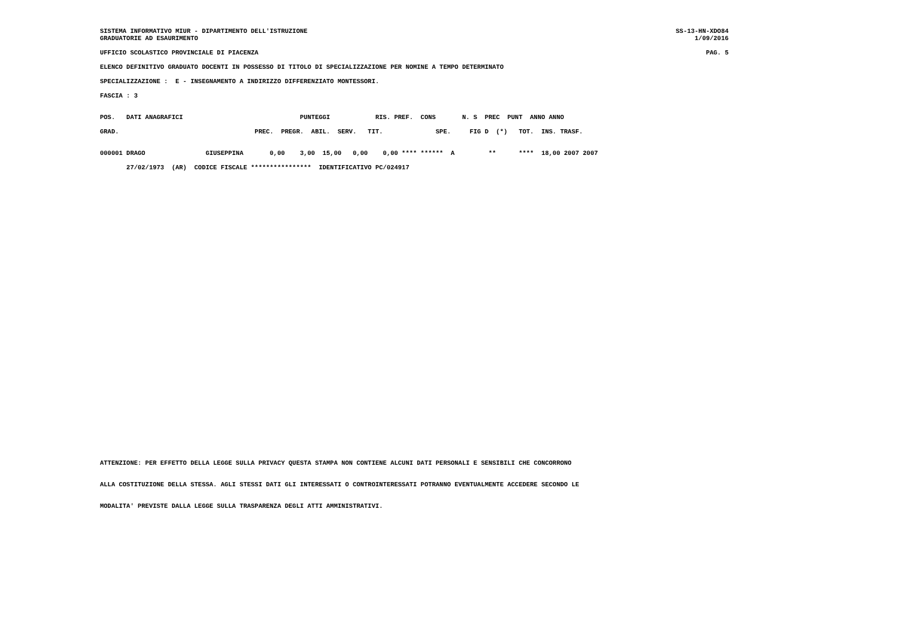SISTEMA INFORMATIVO MIUR - DIPARTIMENTO DELL'ISTRUZIONE SS-13-HN-XDO84
GRADUATORIE AD ESAURIMENTO 1/09/2016
UFFICIO SCOLASTICO PROVINCIALE DI PIACENZA PAG. 5
ELENCO DEFINITIVO GRADUATO DOCENTI IN POSSESSO DI TITOLO DI SPECIALIZZAZIONE PER NOMINE A TEMPO DETERMINATO
SPECIALIZZAZIONE : E - INSEGNAMENTO A INDIRIZZO DIFFERENZIATO MONTESSORI.
FASCIA : 3
POS.   DATI ANAGRAFICI                               PUNTEGGI            RIS. PREF.  CONS       N. S  PREC  PUNT  ANNO ANNO

GRAD.                                    PREC.  PREGR.  ABIL.  SERV.   TIT.              SPE.     FIG D  (*)   TOT.  INS. TRASF.


000001 DRAGO                GIUSEPPINA       0,00    3,00  15,00   0,00    0,00 **** ******  A         **      ****  18,00 2007 2007

       27/02/1973  (AR)  CODICE FISCALE ****************  IDENTIFICATIVO PC/024917
ATTENZIONE: PER EFFETTO DELLA LEGGE SULLA PRIVACY QUESTA STAMPA NON CONTIENE ALCUNI DATI PERSONALI E SENSIBILI CHE CONCORRONO


ALLA COSTITUZIONE DELLA STESSA. AGLI STESSI DATI GLI INTERESSATI O CONTROINTERESSATI POTRANNO EVENTUALMENTE ACCEDERE SECONDO LE


MODALITA' PREVISTE DALLA LEGGE SULLA TRASPARENZA DEGLI ATTI AMMINISTRATIVI.